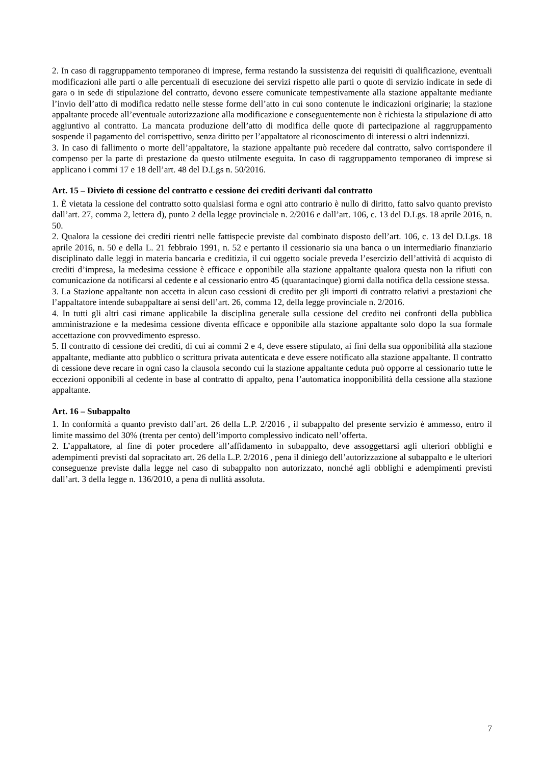2. In caso di raggruppamento temporaneo di imprese, ferma restando la sussistenza dei requisiti di qualificazione, eventuali modificazioni alle parti o alle percentuali di esecuzione dei servizi rispetto alle parti o quote di servizio indicate in sede di gara o in sede di stipulazione del contratto, devono essere comunicate tempestivamente alla stazione appaltante mediante l’invio dell’atto di modifica redatto nelle stesse forme dell’atto in cui sono contenute le indicazioni originarie; la stazione appaltante procede all’eventuale autorizzazione alla modificazione e conseguentemente non è richiesta la stipulazione di atto aggiuntivo al contratto. La mancata produzione dell’atto di modifica delle quote di partecipazione al raggruppamento sospende il pagamento del corrispettivo, senza diritto per l’appaltatore al riconoscimento di interessi o altri indennizzi.
3. In caso di fallimento o morte dell’appaltatore, la stazione appaltante può recedere dal contratto, salvo corrispondere il compenso per la parte di prestazione da questo utilmente eseguita. In caso di raggruppamento temporaneo di imprese si applicano i commi 17 e 18 dell’art. 48 del D.Lgs n. 50/2016.
Art. 15 – Divieto di cessione del contratto e cessione dei crediti derivanti dal contratto
1. È vietata la cessione del contratto sotto qualsiasi forma e ogni atto contrario è nullo di diritto, fatto salvo quanto previsto dall’art. 27, comma 2, lettera d), punto 2 della legge provinciale n. 2/2016 e dall’art. 106, c. 13 del D.Lgs. 18 aprile 2016, n. 50.
2. Qualora la cessione dei crediti rientri nelle fattispecie previste dal combinato disposto dell’art. 106, c. 13 del D.Lgs. 18 aprile 2016, n. 50 e della L. 21 febbraio 1991, n. 52 e pertanto il cessionario sia una banca o un intermediario finanziario disciplinato dalle leggi in materia bancaria e creditizia, il cui oggetto sociale preveda l’esercizio dell’attività di acquisto di crediti d’impresa, la medesima cessione è efficace e opponibile alla stazione appaltante qualora questa non la rifiuti con comunicazione da notificarsi al cedente e al cessionario entro 45 (quarantacinque) giorni dalla notifica della cessione stessa.
3. La Stazione appaltante non accetta in alcun caso cessioni di credito per gli importi di contratto relativi a prestazioni che l’appaltatore intende subappaltare ai sensi dell’art. 26, comma 12, della legge provinciale n. 2/2016.
4. In tutti gli altri casi rimane applicabile la disciplina generale sulla cessione del credito nei confronti della pubblica amministrazione e la medesima cessione diventa efficace e opponibile alla stazione appaltante solo dopo la sua formale accettazione con provvedimento espresso.
5. Il contratto di cessione dei crediti, di cui ai commi 2 e 4, deve essere stipulato, ai fini della sua opponibilità alla stazione appaltante, mediante atto pubblico o scrittura privata autenticata e deve essere notificato alla stazione appaltante. Il contratto di cessione deve recare in ogni caso la clausola secondo cui la stazione appaltante ceduta può opporre al cessionario tutte le eccezioni opponibili al cedente in base al contratto di appalto, pena l’automatica inopponibilità della cessione alla stazione appaltante.
Art. 16 – Subappalto
1. In conformità a quanto previsto dall’art. 26 della L.P. 2/2016 , il subappalto del presente servizio è ammesso, entro il limite massimo del 30% (trenta per cento) dell’importo complessivo indicato nell’offerta.
2. L’appaltatore, al fine di poter procedere all’affidamento in subappalto, deve assoggettarsi agli ulteriori obblighi e adempimenti previsti dal sopracitato art. 26 della L.P. 2/2016 , pena il diniego dell’autorizzazione al subappalto e le ulteriori conseguenze previste dalla legge nel caso di subappalto non autorizzato, nonché agli obblighi e adempimenti previsti dall’art. 3 della legge n. 136/2010, a pena di nullità assoluta.
7